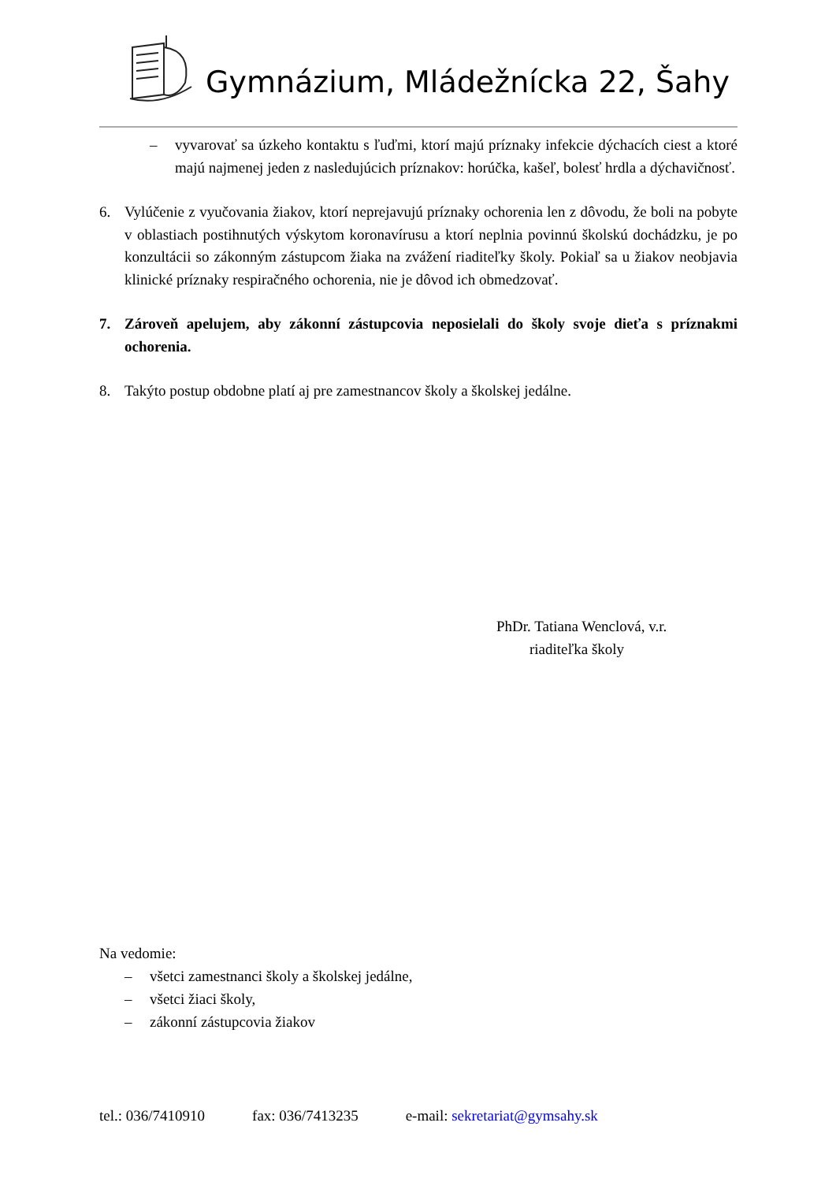Gymnázium, Mládežnícka 22, Šahy
– vyvarovať sa úzkeho kontaktu s ľuďmi, ktorí majú príznaky infekcie dýchacích ciest a ktoré majú najmenej jeden z nasledujúcich príznakov: horúčka, kašeľ, bolesť hrdla a dýchavičnosť.
6. Vylúčenie z vyučovania žiakov, ktorí neprejavujú príznaky ochorenia len z dôvodu, že boli na pobyte v oblastiach postihnutých výskytom koronavírusu a ktorí neplnia povinnú školskú dochádzku, je po konzultácii so zákonným zástupcom žiaka na zvážení riaditeľky školy. Pokiaľ sa u žiakov neobjavia klinické príznaky respiračného ochorenia, nie je dôvod ich obmedzovať.
7. Zároveň apelujem, aby zákonní zástupcovia neposielali do školy svoje dieťa s príznakmi ochorenia.
8. Takýto postup obdobne platí aj pre zamestnancov školy a školskej jedálne.
PhDr. Tatiana Wenclová, v.r.
riaditeľka školy
Na vedomie:
– všetci zamestnanci školy a školskej jedálne,
– všetci žiaci školy,
– zákonní zástupcovia žiakov
tel.: 036/7410910 fax: 036/7413235 e-mail: sekretariat@gymsahy.sk